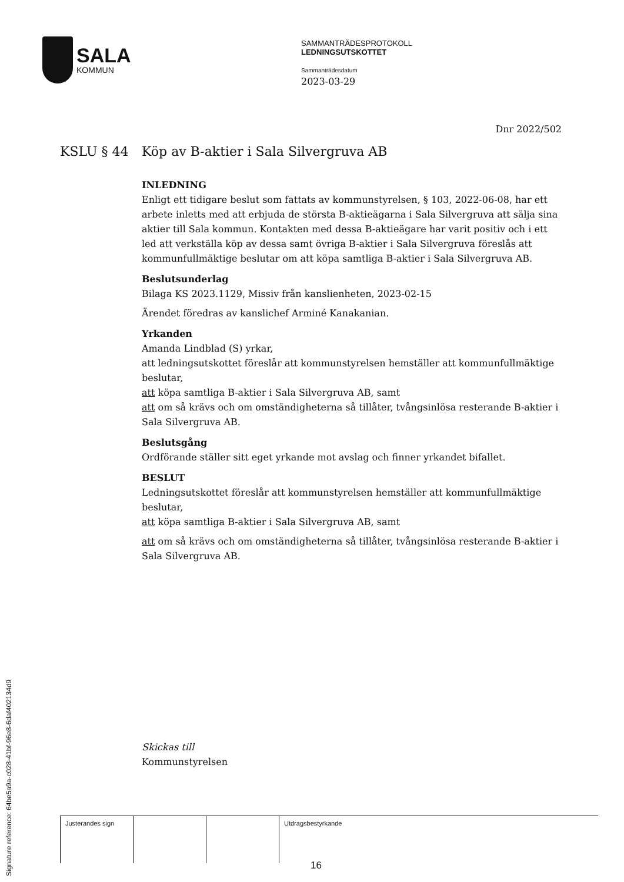SALA
KOMMUN
SAMMANTRÄDESPROTOKOLL
LEDNINGSUTSKOTTET
Sammanträdesdatum
2023-03-29
Dnr 2022/502
KSLU § 44 Köp av B-aktier i Sala Silvergruva AB
INLEDNING
Enligt ett tidigare beslut som fattats av kommunstyrelsen, § 103, 2022-06-08, har ett arbete inletts med att erbjuda de största B-aktieägarna i Sala Silvergruva att sälja sina aktier till Sala kommun. Kontakten med dessa B-aktieägare har varit positiv och i ett led att verkställa köp av dessa samt övriga B-aktier i Sala Silvergruva föreslås att kommunfullmäktige beslutar om att köpa samtliga B-aktier i Sala Silvergruva AB.
Beslutsunderlag
Bilaga KS 2023.1129, Missiv från kanslienheten, 2023-02-15
Ärendet föredras av kanslichef Arminé Kanakanian.
Yrkanden
Amanda Lindblad (S) yrkar,
att ledningsutskottet föreslår att kommunstyrelsen hemställer att kommunfullmäktige beslutar,
att köpa samtliga B-aktier i Sala Silvergruva AB, samt
att om så krävs och om omständigheterna så tillåter, tvångsinlösa resterande B-aktier i Sala Silvergruva AB.
Beslutsgång
Ordförande ställer sitt eget yrkande mot avslag och finner yrkandet bifallet.
BESLUT
Ledningsutskottet föreslår att kommunstyrelsen hemställer att kommunfullmäktige beslutar,
att köpa samtliga B-aktier i Sala Silvergruva AB, samt
att om så krävs och om omständigheterna så tillåter, tvångsinlösa resterande B-aktier i Sala Silvergruva AB.
Skickas till
Kommunstyrelsen
| Justerandes sign | | | Utdragsbestyrkande |
Signature reference: 64be5a9a-c028-41bf-96e8-6daf402134d9
16